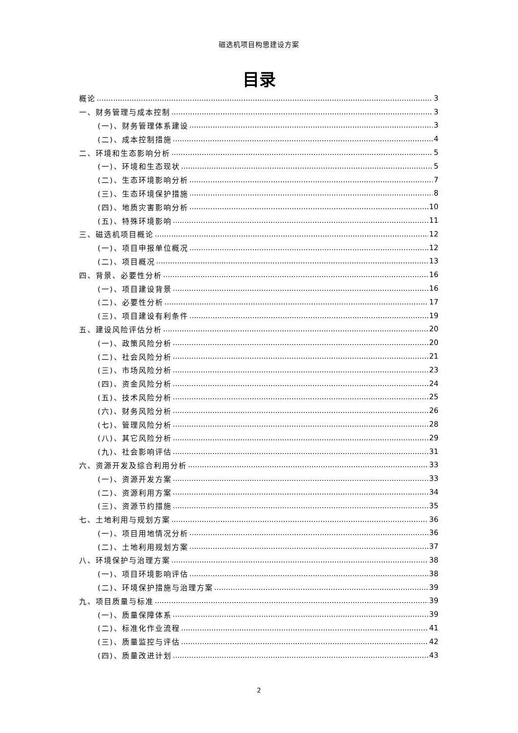磁选机项目构思建设方案
目录
概论 3
一、财务管理与成本控制 3
(一)、财务管理体系建设 3
(二)、成本控制措施 4
二、环境和生态影响分析 5
(一)、环境和生态现状 5
(二)、生态环境影响分析 7
(三)、生态环境保护措施 8
(四)、地质灾害影响分析 10
(五)、特殊环境影响 11
三、磁选机项目概论 12
(一)、项目申报单位概况 12
(二)、项目概况 13
四、背景、必要性分析 16
(一)、项目建设背景 16
(二)、必要性分析 17
(三)、项目建设有利条件 19
五、建设风险评估分析 20
(一)、政策风险分析 20
(二)、社会风险分析 21
(三)、市场风险分析 23
(四)、资金风险分析 24
(五)、技术风险分析 25
(六)、财务风险分析 26
(七)、管理风险分析 28
(八)、其它风险分析 29
(九)、社会影响评估 31
六、资源开发及综合利用分析 33
(一)、资源开发方案 33
(二)、资源利用方案 34
(三)、资源节约措施 35
七、土地利用与规划方案 36
(一)、项目用地情况分析 36
(二)、土地利用规划方案 37
八、环境保护与治理方案 38
(一)、项目环境影响评估 38
(二)、环境保护措施与治理方案 39
九、项目质量与标准 39
(一)、质量保障体系 39
(二)、标准化作业流程 41
(三)、质量监控与评估 42
(四)、质量改进计划 43
2